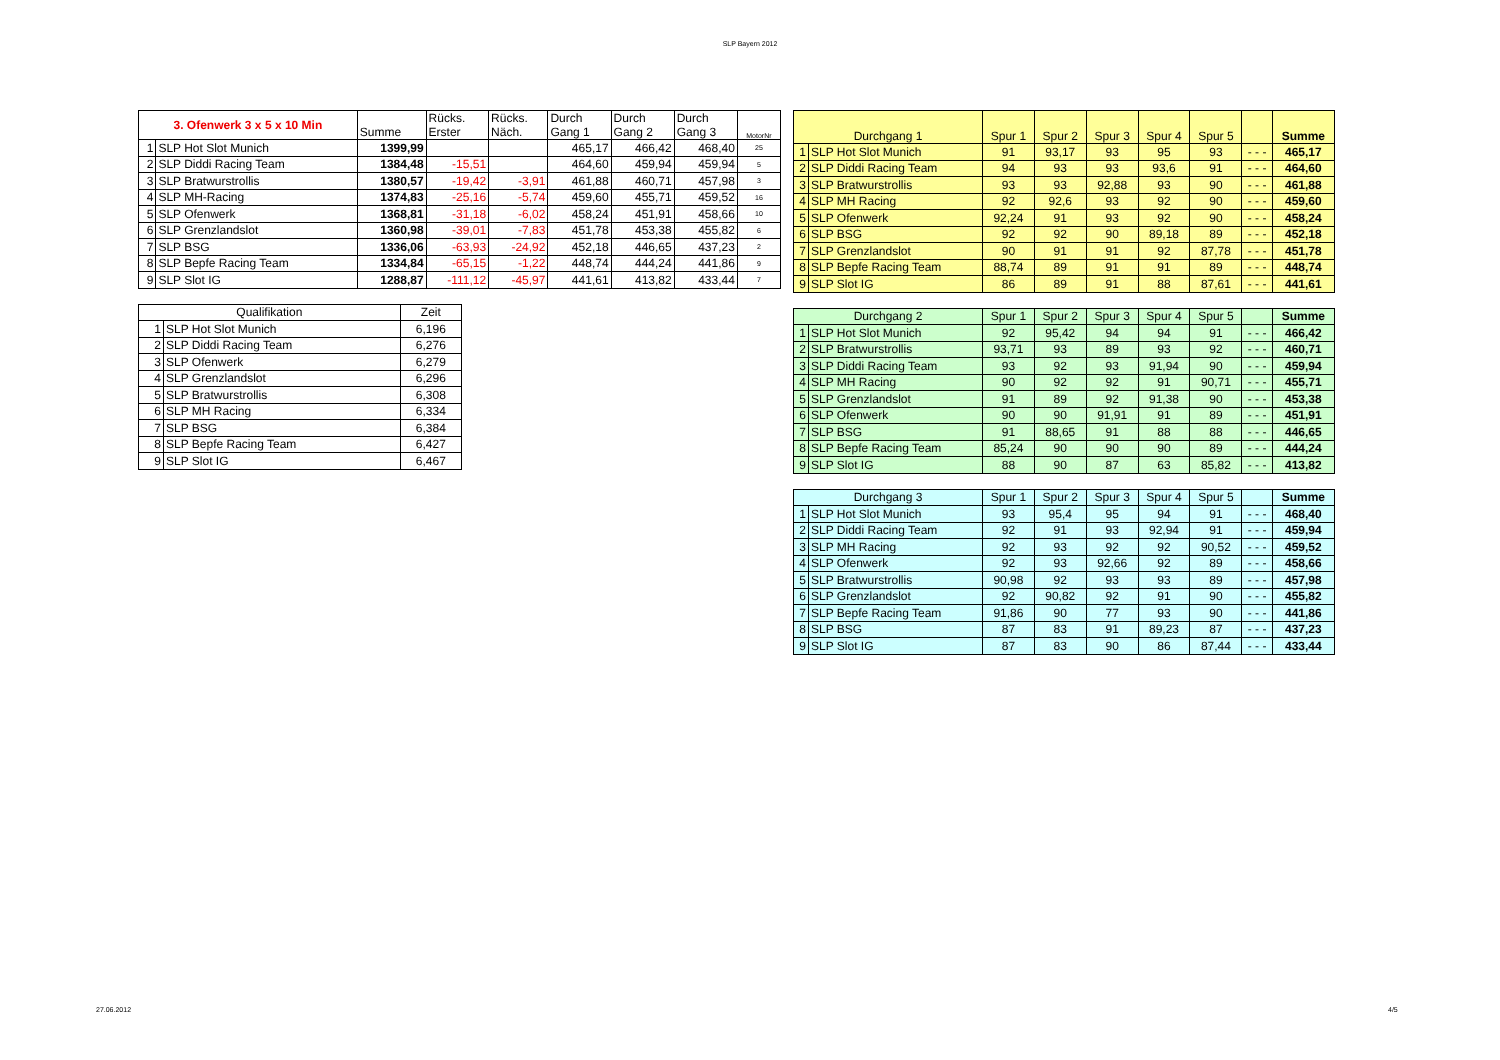SLP Bayern 2012
| 3. Ofenwerk 3 x 5 x 10 Min | | Summe | Rücks. Erster | Rücks. Näch. | Durch Gang 1 | Durch Gang 2 | Durch Gang 3 | MotorNr |
| --- | --- | --- | --- | --- | --- | --- | --- | --- |
| 1 | SLP Hot Slot Munich | 1399,99 | | | 465,17 | 466,42 | 468,40 | 25 |
| 2 | SLP Diddi Racing Team | 1384,48 | -15,51 | | 464,60 | 459,94 | 459,94 | 5 |
| 3 | SLP Bratwurstrollis | 1380,57 | -19,42 | -3,91 | 461,88 | 460,71 | 457,98 | 3 |
| 4 | SLP MH-Racing | 1374,83 | -25,16 | -5,74 | 459,60 | 455,71 | 459,52 | 16 |
| 5 | SLP Ofenwerk | 1368,81 | -31,18 | -6,02 | 458,24 | 451,91 | 458,66 | 10 |
| 6 | SLP Grenzlandslot | 1360,98 | -39,01 | -7,83 | 451,78 | 453,38 | 455,82 | 6 |
| 7 | SLP BSG | 1336,06 | -63,93 | -24,92 | 452,18 | 446,65 | 437,23 | 2 |
| 8 | SLP Bepfe Racing Team | 1334,84 | -65,15 | -1,22 | 448,74 | 444,24 | 441,86 | 9 |
| 9 | SLP Slot IG | 1288,87 | -111,12 | -45,97 | 441,61 | 413,82 | 433,44 | 7 |
| Qualifikation | | Zeit |
| --- | --- | --- |
| 1 | SLP Hot Slot Munich | 6,196 |
| 2 | SLP Diddi Racing Team | 6,276 |
| 3 | SLP Ofenwerk | 6,279 |
| 4 | SLP Grenzlandslot | 6,296 |
| 5 | SLP Bratwurstrollis | 6,308 |
| 6 | SLP MH Racing | 6,334 |
| 7 | SLP BSG | 6,384 |
| 8 | SLP Bepfe Racing Team | 6,427 |
| 9 | SLP Slot IG | 6,467 |
| Durchgang 1 | | Spur 1 | Spur 2 | Spur 3 | Spur 4 | Spur 5 | | Summe |
| --- | --- | --- | --- | --- | --- | --- | --- | --- |
| 1 | SLP Hot Slot Munich | 91 | 93,17 | 93 | 95 | 93 | - - - | 465,17 |
| 2 | SLP Diddi Racing Team | 94 | 93 | 93 | 93,6 | 91 | - - - | 464,60 |
| 3 | SLP Bratwurstrollis | 93 | 93 | 92,88 | 93 | 90 | - - - | 461,88 |
| 4 | SLP MH Racing | 92 | 92,6 | 93 | 92 | 90 | - - - | 459,60 |
| 5 | SLP Ofenwerk | 92,24 | 91 | 93 | 92 | 90 | - - - | 458,24 |
| 6 | SLP BSG | 92 | 92 | 90 | 89,18 | 89 | - - - | 452,18 |
| 7 | SLP Grenzlandslot | 90 | 91 | 91 | 92 | 87,78 | - - - | 451,78 |
| 8 | SLP Bepfe Racing Team | 88,74 | 89 | 91 | 91 | 89 | - - - | 448,74 |
| 9 | SLP Slot IG | 86 | 89 | 91 | 88 | 87,61 | - - - | 441,61 |
| Durchgang 2 | | Spur 1 | Spur 2 | Spur 3 | Spur 4 | Spur 5 | | Summe |
| --- | --- | --- | --- | --- | --- | --- | --- | --- |
| 1 | SLP Hot Slot Munich | 92 | 95,42 | 94 | 94 | 91 | - - - | 466,42 |
| 2 | SLP Bratwurstrollis | 93,71 | 93 | 89 | 93 | 92 | - - - | 460,71 |
| 3 | SLP Diddi Racing Team | 93 | 92 | 93 | 91,94 | 90 | - - - | 459,94 |
| 4 | SLP MH Racing | 90 | 92 | 92 | 91 | 90,71 | - - - | 455,71 |
| 5 | SLP Grenzlandslot | 91 | 89 | 92 | 91,38 | 90 | - - - | 453,38 |
| 6 | SLP Ofenwerk | 90 | 90 | 91,91 | 91 | 89 | - - - | 451,91 |
| 7 | SLP BSG | 91 | 88,65 | 91 | 88 | 88 | - - - | 446,65 |
| 8 | SLP Bepfe Racing Team | 85,24 | 90 | 90 | 90 | 89 | - - - | 444,24 |
| 9 | SLP Slot IG | 88 | 90 | 87 | 63 | 85,82 | - - - | 413,82 |
| Durchgang 3 | | Spur 1 | Spur 2 | Spur 3 | Spur 4 | Spur 5 | | Summe |
| --- | --- | --- | --- | --- | --- | --- | --- | --- |
| 1 | SLP Hot Slot Munich | 93 | 95,4 | 95 | 94 | 91 | - - - | 468,40 |
| 2 | SLP Diddi Racing Team | 92 | 91 | 93 | 92,94 | 91 | - - - | 459,94 |
| 3 | SLP MH Racing | 92 | 93 | 92 | 92 | 90,52 | - - - | 459,52 |
| 4 | SLP Ofenwerk | 92 | 93 | 92,66 | 92 | 89 | - - - | 458,66 |
| 5 | SLP Bratwurstrollis | 90,98 | 92 | 93 | 93 | 89 | - - - | 457,98 |
| 6 | SLP Grenzlandslot | 92 | 90,82 | 92 | 91 | 90 | - - - | 455,82 |
| 7 | SLP Bepfe Racing Team | 91,86 | 90 | 77 | 93 | 90 | - - - | 441,86 |
| 8 | SLP BSG | 87 | 83 | 91 | 89,23 | 87 | - - - | 437,23 |
| 9 | SLP Slot IG | 87 | 83 | 90 | 86 | 87,44 | - - - | 433,44 |
27.06.2012 4/5